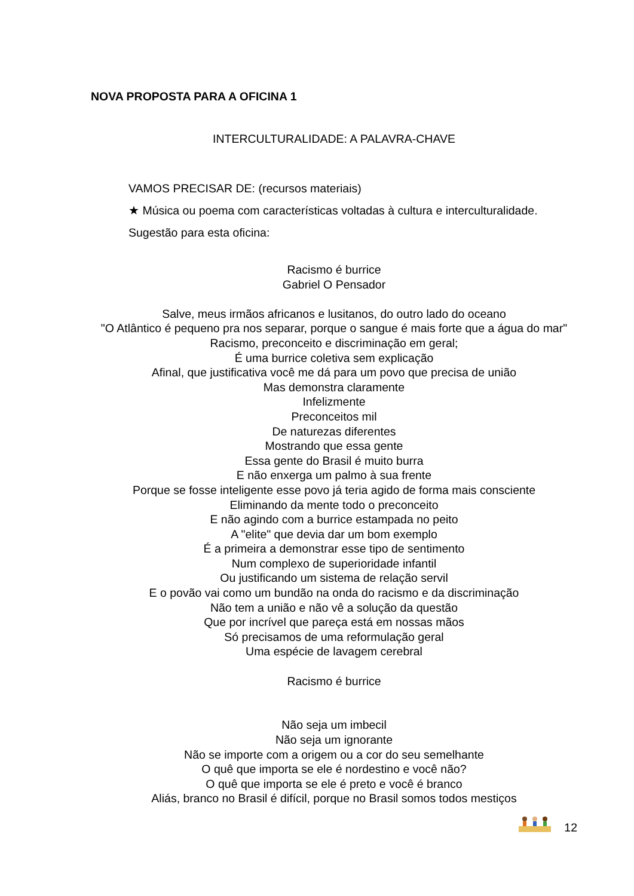NOVA PROPOSTA PARA A OFICINA 1
INTERCULTURALIDADE: A PALAVRA-CHAVE
VAMOS PRECISAR DE: (recursos materiais)
★ Música ou poema com características voltadas à cultura e interculturalidade.
Sugestão para esta oficina:
Racismo é burrice
Gabriel O Pensador
Salve, meus irmãos africanos e lusitanos, do outro lado do oceano
"O Atlântico é pequeno pra nos separar, porque o sangue é mais forte que a água do mar"
Racismo, preconceito e discriminação em geral;
É uma burrice coletiva sem explicação
Afinal, que justificativa você me dá para um povo que precisa de união
Mas demonstra claramente
Infelizmente
Preconceitos mil
De naturezas diferentes
Mostrando que essa gente
Essa gente do Brasil é muito burra
E não enxerga um palmo à sua frente
Porque se fosse inteligente esse povo já teria agido de forma mais consciente
Eliminando da mente todo o preconceito
E não agindo com a burrice estampada no peito
A "elite" que devia dar um bom exemplo
É a primeira a demonstrar esse tipo de sentimento
Num complexo de superioridade infantil
Ou justificando um sistema de relação servil
E o povão vai como um bundão na onda do racismo e da discriminação
Não tem a união e não vê a solução da questão
Que por incrível que pareça está em nossas mãos
Só precisamos de uma reformulação geral
Uma espécie de lavagem cerebral
Racismo é burrice
Não seja um imbecil
Não seja um ignorante
Não se importe com a origem ou a cor do seu semelhante
O quê que importa se ele é nordestino e você não?
O quê que importa se ele é preto e você é branco
Aliás, branco no Brasil é difícil, porque no Brasil somos todos mestiços
12